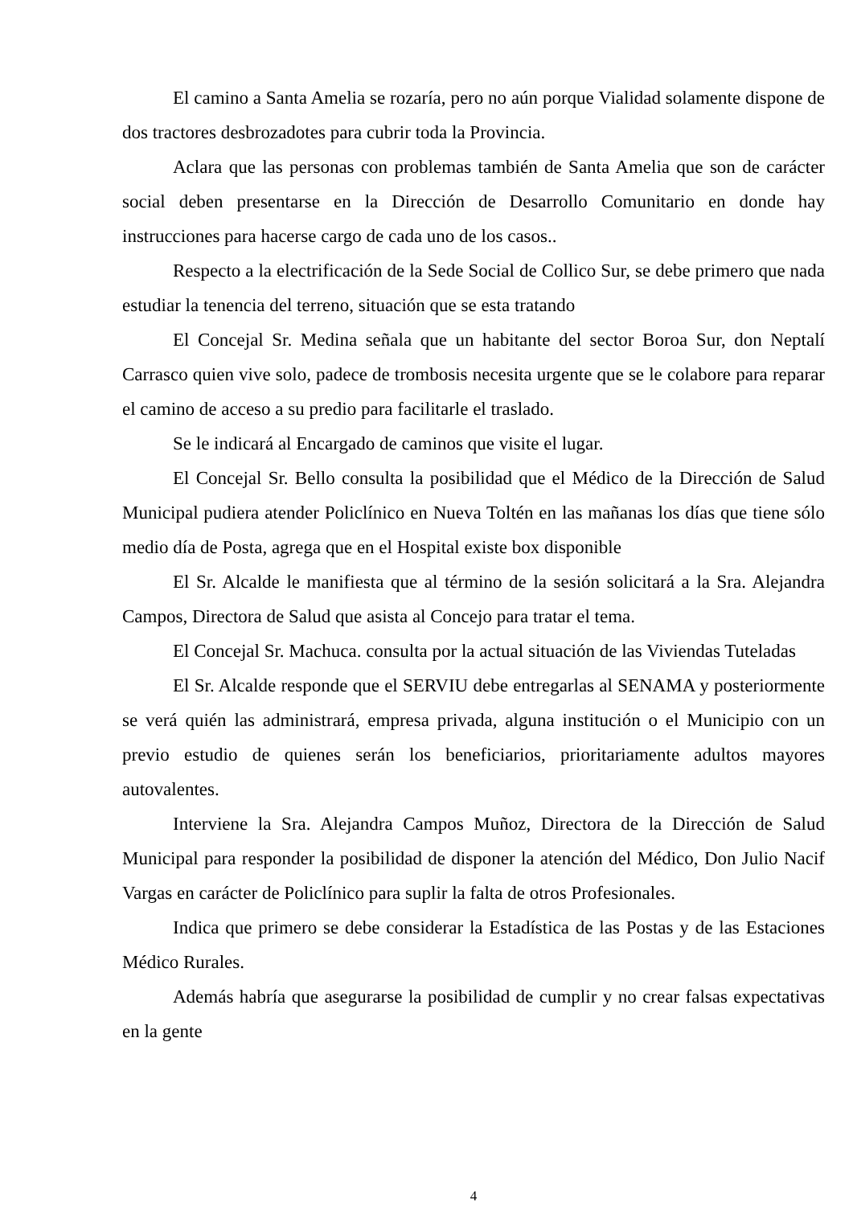El camino a Santa Amelia se rozaría, pero no aún porque Vialidad solamente dispone de dos tractores desbrozadotes para cubrir toda la Provincia.
Aclara que las personas con problemas también de Santa Amelia que son de carácter social deben presentarse en la Dirección de Desarrollo Comunitario en donde hay instrucciones para hacerse cargo de cada uno de los casos..
Respecto a la electrificación de la Sede Social de Collico Sur, se debe primero que nada estudiar la tenencia del terreno, situación que se esta tratando
El Concejal Sr. Medina señala que un habitante del sector Boroa Sur, don Neptalí Carrasco quien vive solo, padece de trombosis necesita urgente que se le colabore para reparar el camino de acceso a su predio para facilitarle el traslado.
Se le indicará al Encargado de caminos que visite el lugar.
El Concejal Sr. Bello consulta la posibilidad que el Médico de la Dirección de Salud Municipal pudiera atender Policlínico en Nueva Toltén en las mañanas los días que tiene sólo medio día de Posta, agrega que en el Hospital existe box disponible
El Sr. Alcalde le manifiesta que al término de la sesión solicitará a la Sra. Alejandra Campos, Directora de Salud que asista al Concejo para tratar el tema.
El Concejal Sr. Machuca. consulta por la actual situación de las Viviendas Tuteladas
El Sr. Alcalde responde que el SERVIU debe entregarlas al SENAMA y posteriormente se verá quién las administrará, empresa privada, alguna institución o el Municipio con un previo estudio de quienes serán los beneficiarios, prioritariamente adultos mayores autovalentes.
Interviene la Sra. Alejandra Campos Muñoz, Directora de la Dirección de Salud Municipal para responder la posibilidad de disponer la atención del Médico, Don Julio Nacif Vargas en carácter de Policlínico para suplir la falta de otros Profesionales.
Indica que primero se debe considerar la Estadística de las Postas y de las Estaciones Médico Rurales.
Además habría que asegurarse la posibilidad de cumplir y no crear falsas expectativas en la gente
4